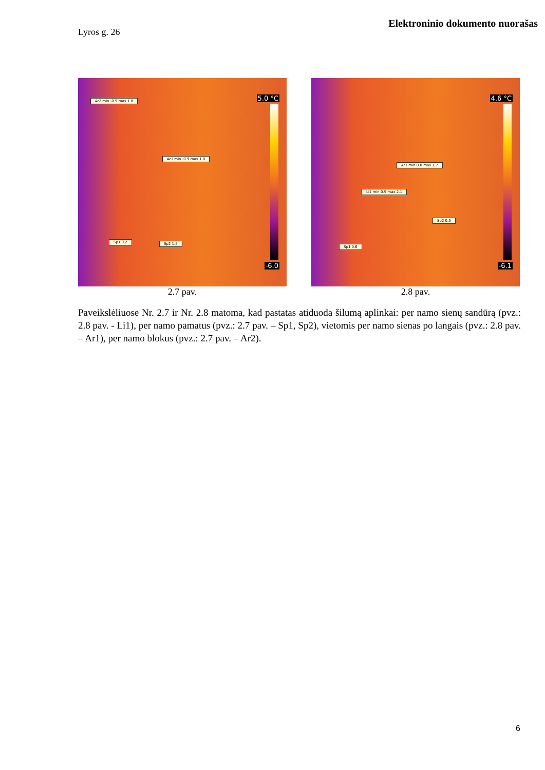Elektroninio dokumento nuorašas
Lyros g. 26
Ar2 min -0.9 max 1.8
Ar1 min -0.9 max 1.0
Sp1 0.2 Sp2 1.5
5.0 °C
-6.0
2.7 pav.
Ar1 min 0.0 max 1.7
Li1 min 0.9 max 2.1
Sp2 0.5
Sp1 0.6
4.6 °C
-6.1
2.8 pav.
Paveikslėliuose Nr. 2.7 ir Nr. 2.8 matoma, kad pastatas atiduoda šilumą aplinkai: per namo sienų sandūrą (pvz.: 2.8 pav. - Li1), per namo pamatus (pvz.: 2.7 pav. – Sp1, Sp2), vietomis per namo sienas po langais (pvz.: 2.8 pav. – Ar1), per namo blokus (pvz.: 2.7 pav. – Ar2).
6